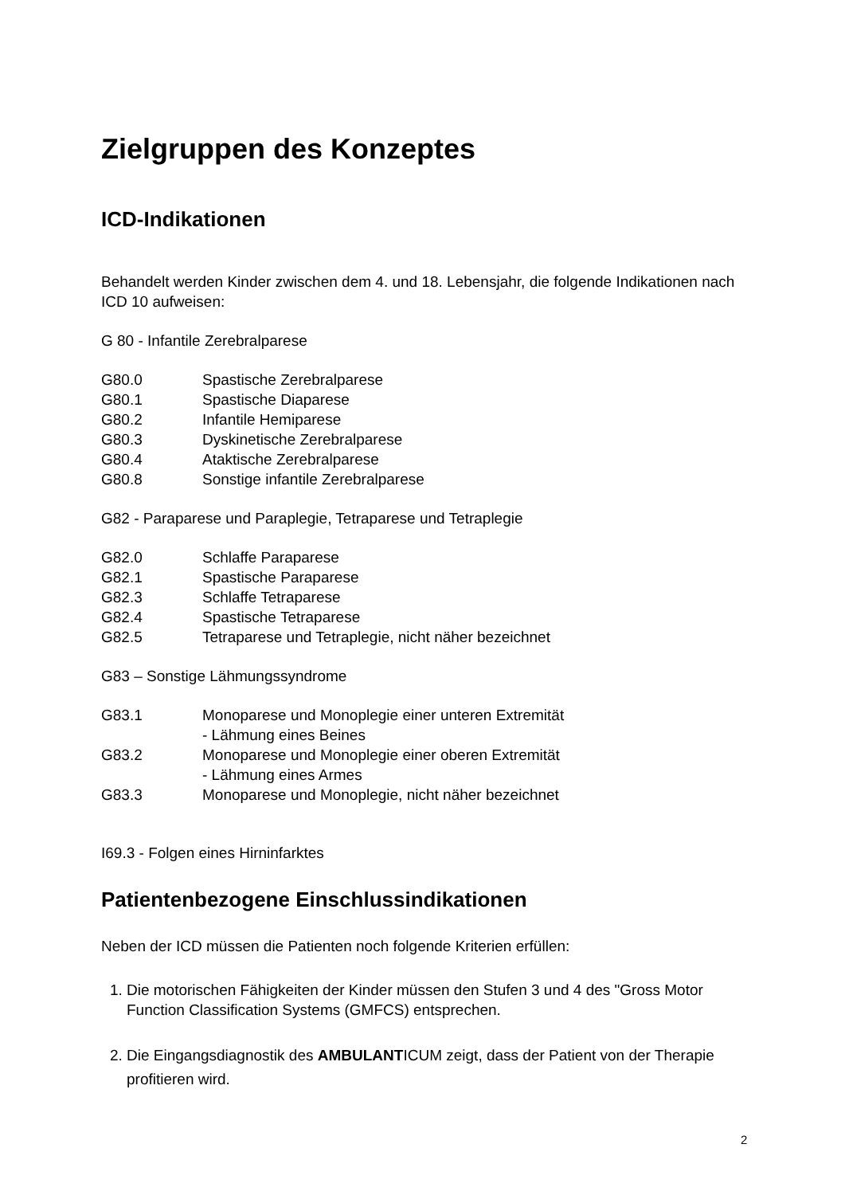Zielgruppen des Konzeptes
ICD-Indikationen
Behandelt werden Kinder zwischen dem 4. und 18. Lebensjahr, die folgende Indikationen nach ICD 10 aufweisen:
G 80 - Infantile Zerebralparese
G80.0 Spastische Zerebralparese
G80.1 Spastische Diaparese
G80.2 Infantile Hemiparese
G80.3 Dyskinetische Zerebralparese
G80.4 Ataktische Zerebralparese
G80.8 Sonstige infantile Zerebralparese
G82 - Paraparese und Paraplegie, Tetraparese und Tetraplegie
G82.0 Schlaffe Paraparese
G82.1 Spastische Paraparese
G82.3 Schlaffe Tetraparese
G82.4 Spastische Tetraparese
G82.5 Tetraparese und Tetraplegie, nicht näher bezeichnet
G83 – Sonstige Lähmungssyndrome
G83.1 Monoparese und Monoplegie einer unteren Extremität
- Lähmung eines Beines
G83.2 Monoparese und Monoplegie einer oberen Extremität
- Lähmung eines Armes
G83.3 Monoparese und Monoplegie, nicht näher bezeichnet
I69.3 - Folgen eines Hirninfarktes
Patientenbezogene Einschlussindikationen
Neben der ICD müssen die Patienten noch folgende Kriterien erfüllen:
1. Die motorischen Fähigkeiten der Kinder müssen den Stufen 3 und 4 des "Gross Motor Function Classification Systems (GMFCS) entsprechen.
2. Die Eingangsdiagnostik des AMBULANTICUM zeigt, dass der Patient von der Therapie profitieren wird.
2